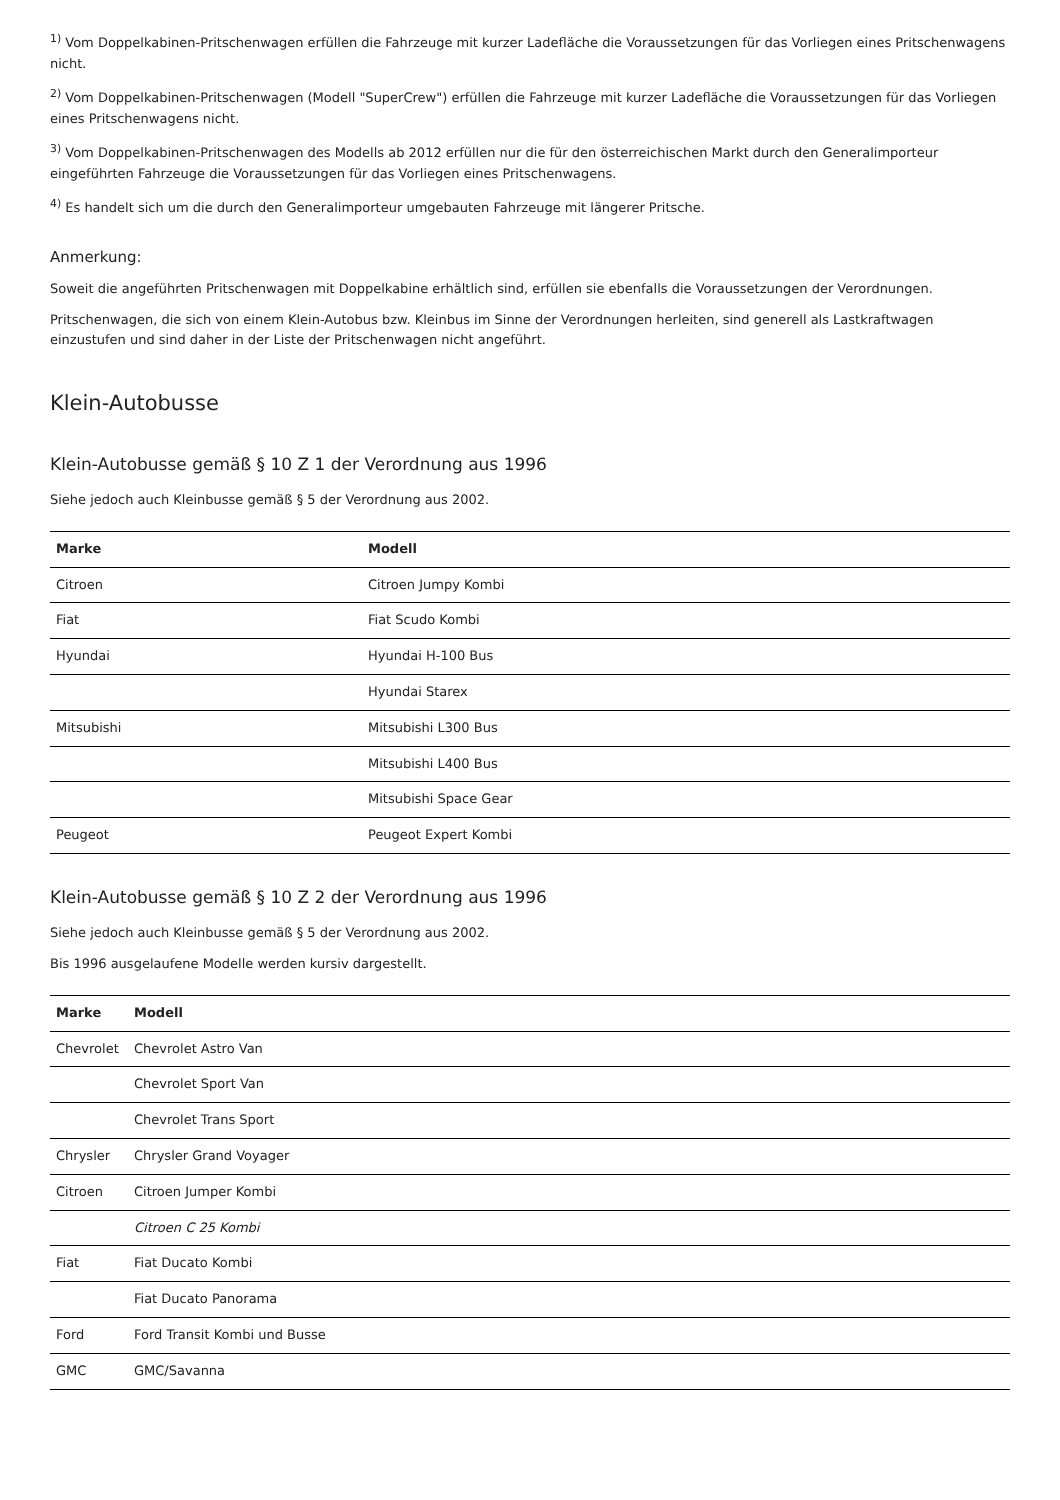<sup>1)</sup> Vom Doppelkabinen-Pritschenwagen erfüllen die Fahrzeuge mit kurzer Ladefläche die Voraussetzungen für das Vorliegen eines Pritschenwagens nicht.
<sup>2)</sup> Vom Doppelkabinen-Pritschenwagen (Modell "SuperCrew") erfüllen die Fahrzeuge mit kurzer Ladefläche die Voraussetzungen für das Vorliegen eines Pritschenwagens nicht.
<sup>3)</sup> Vom Doppelkabinen-Pritschenwagen des Modells ab 2012 erfüllen nur die für den österreichischen Markt durch den Generalimporteur eingeführten Fahrzeuge die Voraussetzungen für das Vorliegen eines Pritschenwagens.
<sup>4)</sup> Es handelt sich um die durch den Generalimporteur umgebauten Fahrzeuge mit längerer Pritsche.
Anmerkung:
Soweit die angeführten Pritschenwagen mit Doppelkabine erhältlich sind, erfüllen sie ebenfalls die Voraussetzungen der Verordnungen.
Pritschenwagen, die sich von einem Klein-Autobus bzw. Kleinbus im Sinne der Verordnungen herleiten, sind generell als Lastkraftwagen einzustufen und sind daher in der Liste der Pritschenwagen nicht angeführt.
Klein-Autobusse
Klein-Autobusse gemäß § 10 Z 1 der Verordnung aus 1996
Siehe jedoch auch Kleinbusse gemäß § 5 der Verordnung aus 2002.
| Marke | Modell |
| --- | --- |
| Citroen | Citroen Jumpy Kombi |
| Fiat | Fiat Scudo Kombi |
| Hyundai | Hyundai H-100 Bus |
| | Hyundai Starex |
| Mitsubishi | Mitsubishi L300 Bus |
| | Mitsubishi L400 Bus |
| | Mitsubishi Space Gear |
| Peugeot | Peugeot Expert Kombi |
Klein-Autobusse gemäß § 10 Z 2 der Verordnung aus 1996
Siehe jedoch auch Kleinbusse gemäß § 5 der Verordnung aus 2002.
Bis 1996 ausgelaufene Modelle werden kursiv dargestellt.
| Marke | Modell |
| --- | --- |
| Chevrolet | Chevrolet Astro Van |
| | Chevrolet Sport Van |
| | Chevrolet Trans Sport |
| Chrysler | Chrysler Grand Voyager |
| Citroen | Citroen Jumper Kombi |
| | Citroen C 25 Kombi |
| Fiat | Fiat Ducato Kombi |
| | Fiat Ducato Panorama |
| Ford | Ford Transit Kombi und Busse |
| GMC | GMC/Savanna |